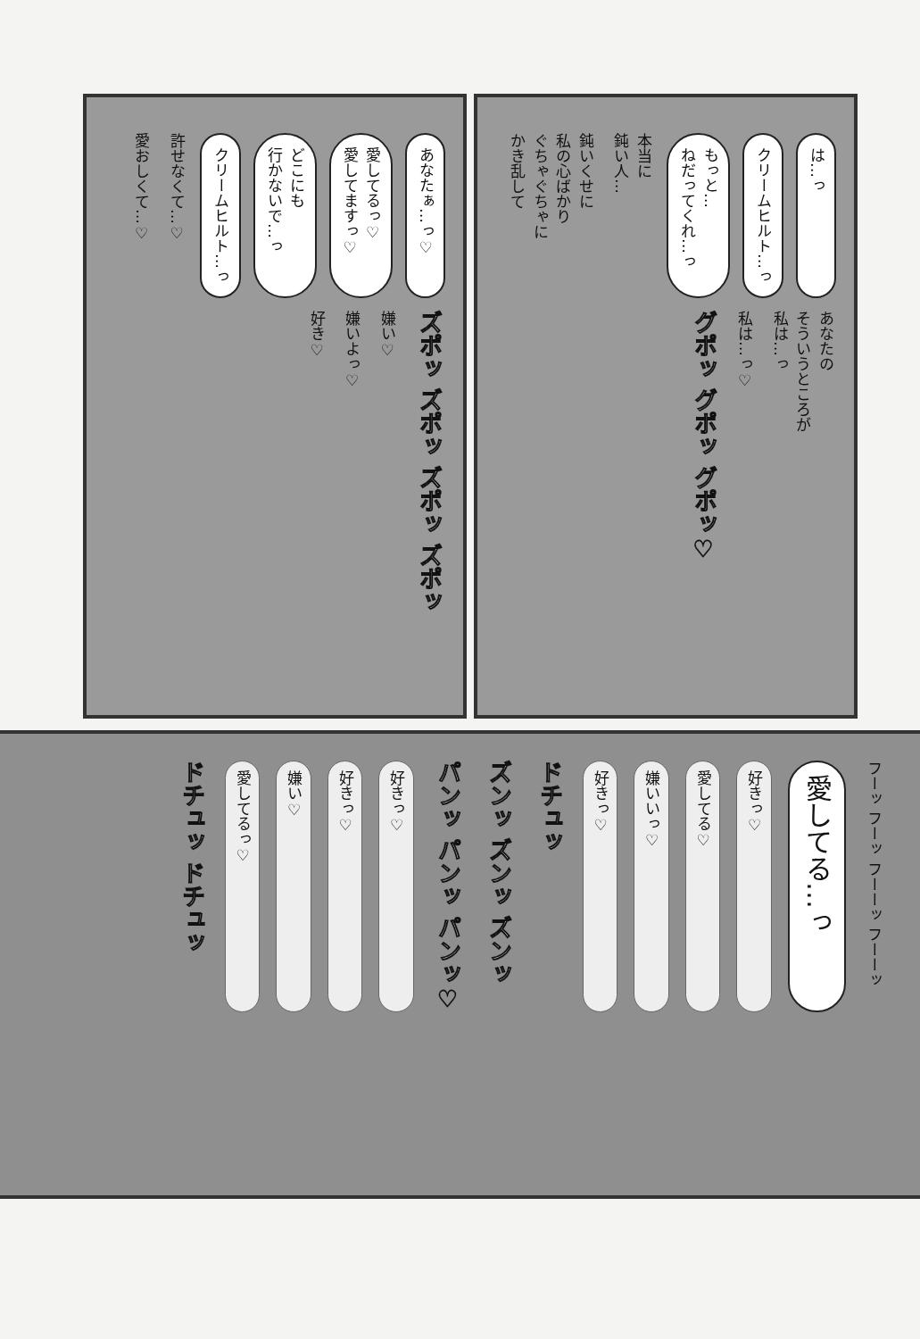は…っ
クリームヒルト…っ
もっと…
ねだってくれ…っ
本当に
鈍い人…
鈍いくせに
私の心ばかり
ぐちゃぐちゃに
かき乱して
あなたの
そういうところが
私は…っ
私は…っ♡
グポッ グポッ グポッ♡
あなたぁ…っ♡
愛してるっ♡
愛してますっ♡
どこにも
行かないで…っ
クリームヒルト…っ
許せなくて…♡
愛おしくて…♡
ズポッ ズポッ ズポッ ズポッ
嫌い♡
嫌いよっ♡
好き♡
フーッ フーッ フーーッ フーーッ
愛してる…っ
好きっ♡
愛してる♡
嫌いいっ♡
好きっ♡
ドチュッ
ズンッ ズンッ ズンッ
パンッ パンッ パンッ♡
好きっ♡
好きっ♡
嫌い♡
愛してるっ♡
ドチュッ ドチュッ